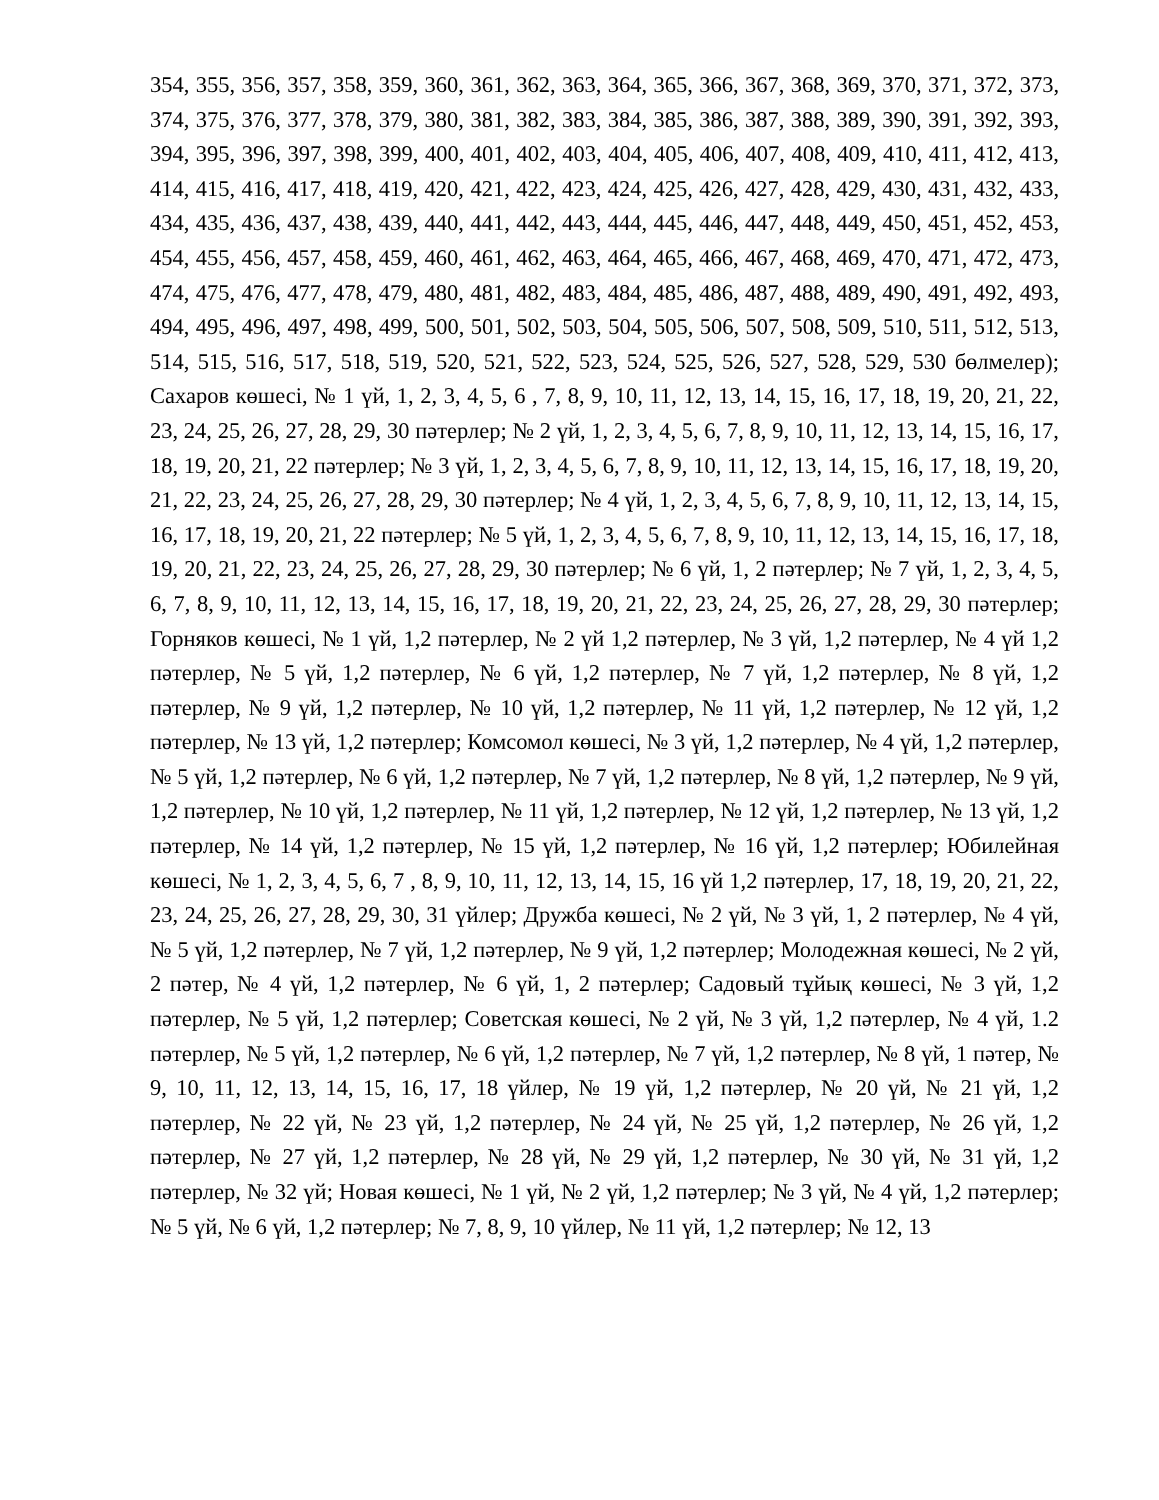354, 355, 356, 357, 358, 359, 360, 361, 362, 363, 364, 365, 366, 367, 368, 369, 370, 371, 372, 373, 374, 375, 376, 377, 378, 379, 380, 381, 382, 383, 384, 385, 386, 387, 388, 389, 390, 391, 392, 393, 394, 395, 396, 397, 398, 399, 400, 401, 402, 403, 404, 405, 406, 407, 408, 409, 410, 411, 412, 413, 414, 415, 416, 417, 418, 419, 420, 421, 422, 423, 424, 425, 426, 427, 428, 429, 430, 431, 432, 433, 434, 435, 436, 437, 438, 439, 440, 441, 442, 443, 444, 445, 446, 447, 448, 449, 450, 451, 452, 453, 454, 455, 456, 457, 458, 459, 460, 461, 462, 463, 464, 465, 466, 467, 468, 469, 470, 471, 472, 473, 474, 475, 476, 477, 478, 479, 480, 481, 482, 483, 484, 485, 486, 487, 488, 489, 490, 491, 492, 493, 494, 495, 496, 497, 498, 499, 500, 501, 502, 503, 504, 505, 506, 507, 508, 509, 510, 511, 512, 513, 514, 515, 516, 517, 518, 519, 520, 521, 522, 523, 524, 525, 526, 527, 528, 529, 530 бөлмелер); Сахаров көшесі, № 1 үй, 1, 2, 3, 4, 5, 6 , 7, 8, 9, 10, 11, 12, 13, 14, 15, 16, 17, 18, 19, 20, 21, 22, 23, 24, 25, 26, 27, 28, 29, 30 пәтерлер; № 2 үй, 1, 2, 3, 4, 5, 6, 7, 8, 9, 10, 11, 12, 13, 14, 15, 16, 17, 18, 19, 20, 21, 22 пәтерлер; № 3 үй, 1, 2, 3, 4, 5, 6, 7, 8, 9, 10, 11, 12, 13, 14, 15, 16, 17, 18, 19, 20, 21, 22, 23, 24, 25, 26, 27, 28, 29, 30 пәтерлер; № 4 үй, 1, 2, 3, 4, 5, 6, 7, 8, 9, 10, 11, 12, 13, 14, 15, 16, 17, 18, 19, 20, 21, 22 пәтерлер; № 5 үй, 1, 2, 3, 4, 5, 6, 7, 8, 9, 10, 11, 12, 13, 14, 15, 16, 17, 18, 19, 20, 21, 22, 23, 24, 25, 26, 27, 28, 29, 30 пәтерлер; № 6 үй, 1, 2 пәтерлер; № 7 үй, 1, 2, 3, 4, 5, 6, 7, 8, 9, 10, 11, 12, 13, 14, 15, 16, 17, 18, 19, 20, 21, 22, 23, 24, 25, 26, 27, 28, 29, 30 пәтерлер; Горняков көшесі, № 1 үй, 1,2 пәтерлер, № 2 үй 1,2 пәтерлер, № 3 үй, 1,2 пәтерлер, № 4 үй 1,2 пәтерлер, № 5 үй, 1,2 пәтерлер, № 6 үй, 1,2 пәтерлер, № 7 үй, 1,2 пәтерлер, № 8 үй, 1,2 пәтерлер, № 9 үй, 1,2 пәтерлер, № 10 үй, 1,2 пәтерлер, № 11 үй, 1,2 пәтерлер, № 12 үй, 1,2 пәтерлер, № 13 үй, 1,2 пәтерлер; Комсомол көшесі, № 3 үй, 1,2 пәтерлер, № 4 үй, 1,2 пәтерлер, № 5 үй, 1,2 пәтерлер, № 6 үй, 1,2 пәтерлер, № 7 үй, 1,2 пәтерлер, № 8 үй, 1,2 пәтерлер, № 9 үй, 1,2 пәтерлер, № 10 үй, 1,2 пәтерлер, № 11 үй, 1,2 пәтерлер, № 12 үй, 1,2 пәтерлер, № 13 үй, 1,2 пәтерлер, № 14 үй, 1,2 пәтерлер, № 15 үй, 1,2 пәтерлер, № 16 үй, 1,2 пәтерлер; Юбилейная көшесі, № 1, 2, 3, 4, 5, 6, 7 , 8, 9, 10, 11, 12, 13, 14, 15, 16 үй 1,2 пәтерлер, 17, 18, 19, 20, 21, 22, 23, 24, 25, 26, 27, 28, 29, 30, 31 үйлер; Дружба көшесі, № 2 үй, № 3 үй, 1, 2 пәтерлер, № 4 үй, № 5 үй, 1,2 пәтерлер, № 7 үй, 1,2 пәтерлер, № 9 үй, 1,2 пәтерлер; Молодежная көшесі, № 2 үй, 2 пәтер, № 4 үй, 1,2 пәтерлер, № 6 үй, 1, 2 пәтерлер; Садовый тұйық көшесі, № 3 үй, 1,2 пәтерлер, № 5 үй, 1,2 пәтерлер; Советская көшесі, № 2 үй, № 3 үй, 1,2 пәтерлер, № 4 үй, 1.2 пәтерлер, № 5 үй, 1,2 пәтерлер, № 6 үй, 1,2 пәтерлер, № 7 үй, 1,2 пәтерлер, № 8 үй, 1 пәтер, № 9, 10, 11, 12, 13, 14, 15, 16, 17, 18 үйлер, № 19 үй, 1,2 пәтерлер, № 20 үй, № 21 үй, 1,2 пәтерлер, № 22 үй, № 23 үй, 1,2 пәтерлер, № 24 үй, № 25 үй, 1,2 пәтерлер, № 26 үй, 1,2 пәтерлер, № 27 үй, 1,2 пәтерлер, № 28 үй, № 29 үй, 1,2 пәтерлер, № 30 үй, № 31 үй, 1,2 пәтерлер, № 32 үй; Новая көшесі, № 1 үй, № 2 үй, 1,2 пәтерлер; № 3 үй, № 4 үй, 1,2 пәтерлер; № 5 үй, № 6 үй, 1,2 пәтерлер; № 7, 8, 9, 10 үйлер, № 11 үй, 1,2 пәтерлер; № 12, 13